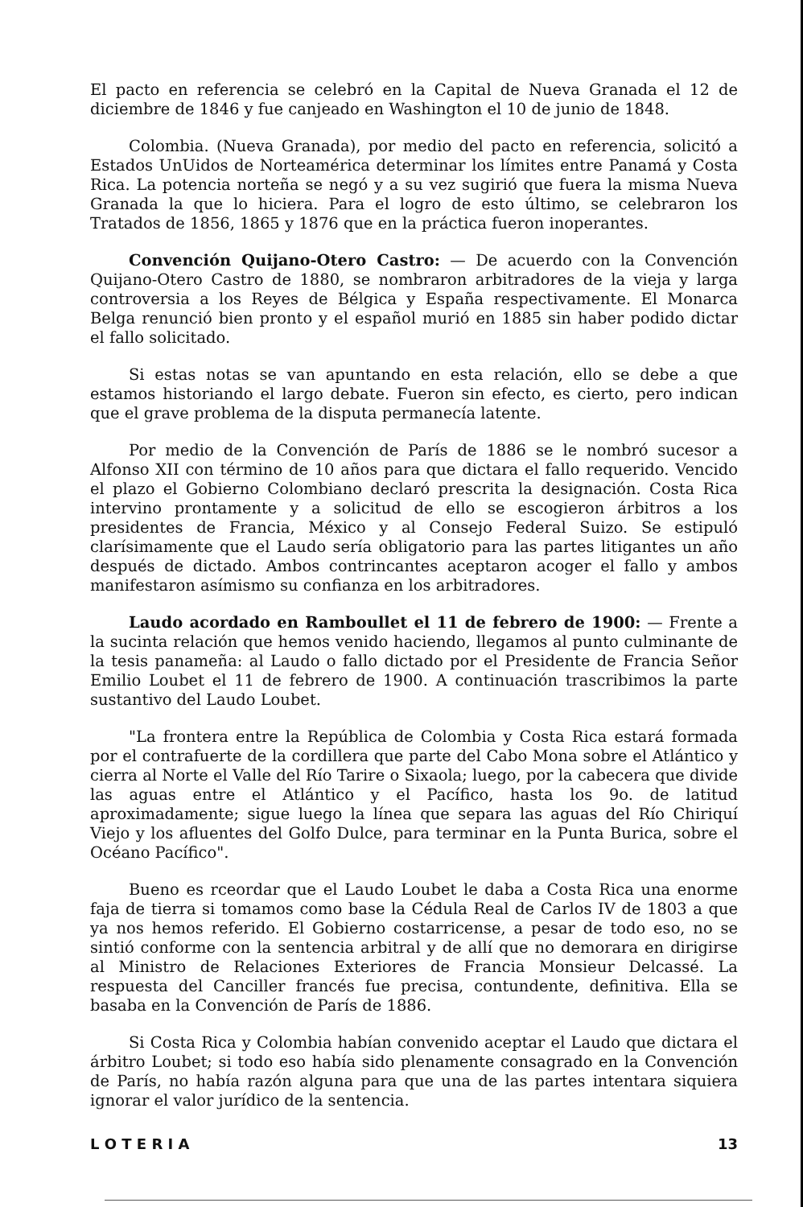El pacto en referencia se celebró en la Capital de Nueva Granada el 12 de diciembre de 1846 y fue canjeado en Washington el 10 de junio de 1848.
Colombia. (Nueva Granada), por medio del pacto en referencia, solicitó a Estados UnUidos de Norteamérica determinar los límites entre Panamá y Costa Rica. La potencia norteña se negó y a su vez sugirió que fuera la misma Nueva Granada la que lo hiciera. Para el logro de esto último, se celebraron los Tratados de 1856, 1865 y 1876 que en la práctica fueron inoperantes.
Convención Quijano-Otero Castro: — De acuerdo con la Convención Quijano-Otero Castro de 1880, se nombraron arbitradores de la vieja y larga controversia a los Reyes de Bélgica y España respectivamente. El Monarca Belga renunció bien pronto y el español murió en 1885 sin haber podido dictar el fallo solicitado.
Si estas notas se van apuntando en esta relación, ello se debe a que estamos historiando el largo debate. Fueron sin efecto, es cierto, pero indican que el grave problema de la disputa permanecía latente.
Por medio de la Convención de París de 1886 se le nombró sucesor a Alfonso XII con término de 10 años para que dictara el fallo requerido. Vencido el plazo el Gobierno Colombiano declaró prescrita la designación. Costa Rica intervino prontamente y a solicitud de ello se escogieron árbitros a los presidentes de Francia, México y al Consejo Federal Suizo. Se estipuló clarísimamente que el Laudo sería obligatorio para las partes litigantes un año después de dictado. Ambos contrincantes aceptaron acoger el fallo y ambos manifestaron asímismo su confianza en los arbitradores.
Laudo acordado en Ramboullet el 11 de febrero de 1900: — Frente a la sucinta relación que hemos venido haciendo, llegamos al punto culminante de la tesis panameña: al Laudo o fallo dictado por el Presidente de Francia Señor Emilio Loubet el 11 de febrero de 1900. A continuación trascribimos la parte sustantivo del Laudo Loubet.
"La frontera entre la República de Colombia y Costa Rica estará formada por el contrafuerte de la cordillera que parte del Cabo Mona sobre el Atlántico y cierra al Norte el Valle del Río Tarire o Sixaola; luego, por la cabecera que divide las aguas entre el Atlántico y el Pacífico, hasta los 9o. de latitud aproximadamente; sigue luego la línea que separa las aguas del Río Chiriquí Viejo y los afluentes del Golfo Dulce, para terminar en la Punta Burica, sobre el Océano Pacífico".
Bueno es rceordar que el Laudo Loubet le daba a Costa Rica una enorme faja de tierra si tomamos como base la Cédula Real de Carlos IV de 1803 a que ya nos hemos referido. El Gobierno costarricense, a pesar de todo eso, no se sintió conforme con la sentencia arbitral y de allí que no demorara en dirigirse al Ministro de Relaciones Exteriores de Francia Monsieur Delcassé. La respuesta del Canciller francés fue precisa, contundente, definitiva. Ella se basaba en la Convención de París de 1886.
Si Costa Rica y Colombia habían convenido aceptar el Laudo que dictara el árbitro Loubet; si todo eso había sido plenamente consagrado en la Convención de París, no había razón alguna para que una de las partes intentara siquiera ignorar el valor jurídico de la sentencia.
L O T E R I A 13